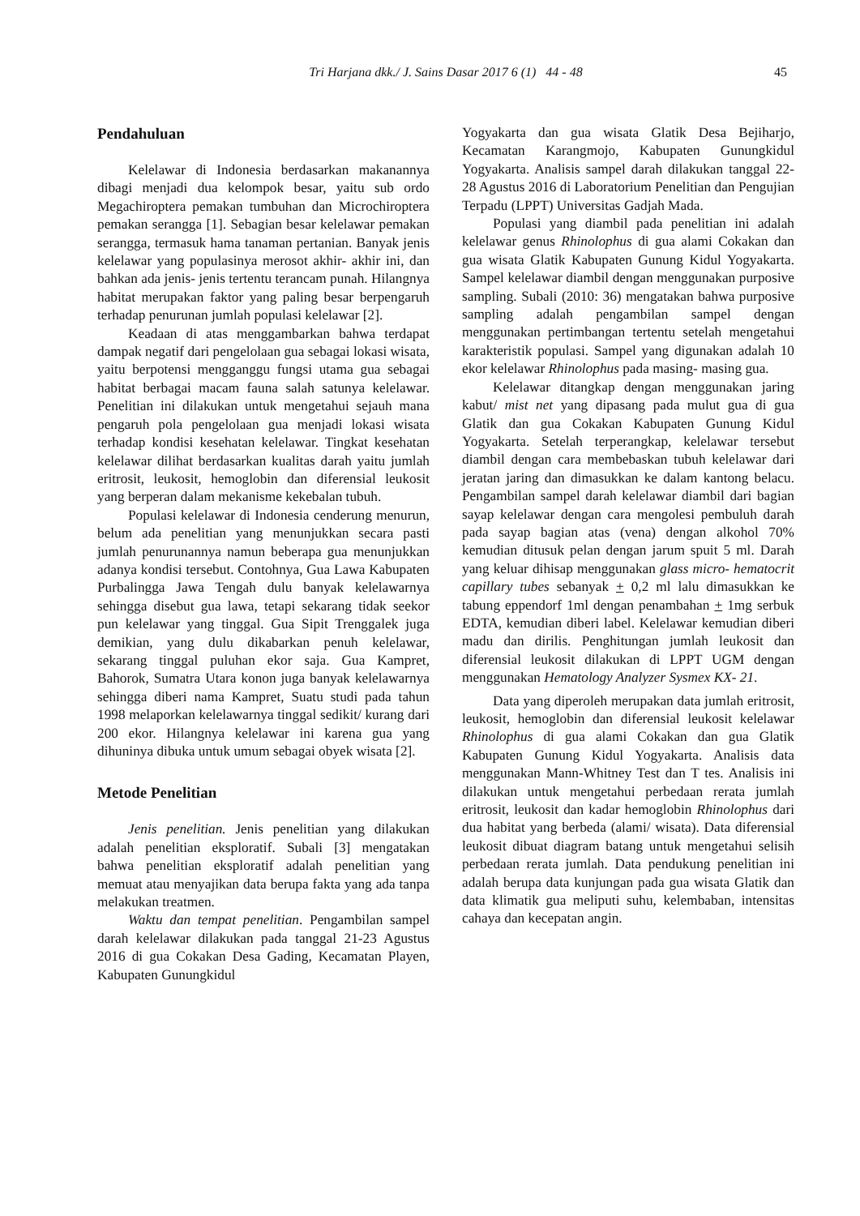Tri Harjana dkk./ J. Sains Dasar 2017 6 (1) 44 - 48 45
Pendahuluan
Kelelawar di Indonesia berdasarkan makanannya dibagi menjadi dua kelompok besar, yaitu sub ordo Megachiroptera pemakan tumbuhan dan Microchiroptera pemakan serangga [1]. Sebagian besar kelelawar pemakan serangga, termasuk hama tanaman pertanian. Banyak jenis kelelawar yang populasinya merosot akhir- akhir ini, dan bahkan ada jenis- jenis tertentu terancam punah. Hilangnya habitat merupakan faktor yang paling besar berpengaruh terhadap penurunan jumlah populasi kelelawar [2].
Keadaan di atas menggambarkan bahwa terdapat dampak negatif dari pengelolaan gua sebagai lokasi wisata, yaitu berpotensi mengganggu fungsi utama gua sebagai habitat berbagai macam fauna salah satunya kelelawar. Penelitian ini dilakukan untuk mengetahui sejauh mana pengaruh pola pengelolaan gua menjadi lokasi wisata terhadap kondisi kesehatan kelelawar. Tingkat kesehatan kelelawar dilihat berdasarkan kualitas darah yaitu jumlah eritrosit, leukosit, hemoglobin dan diferensial leukosit yang berperan dalam mekanisme kekebalan tubuh.
Populasi kelelawar di Indonesia cenderung menurun, belum ada penelitian yang menunjukkan secara pasti jumlah penurunannya namun beberapa gua menunjukkan adanya kondisi tersebut. Contohnya, Gua Lawa Kabupaten Purbalingga Jawa Tengah dulu banyak kelelawarnya sehingga disebut gua lawa, tetapi sekarang tidak seekor pun kelelawar yang tinggal. Gua Sipit Trenggalek juga demikian, yang dulu dikabarkan penuh kelelawar, sekarang tinggal puluhan ekor saja. Gua Kampret, Bahorok, Sumatra Utara konon juga banyak kelelawarnya sehingga diberi nama Kampret, Suatu studi pada tahun 1998 melaporkan kelelawarnya tinggal sedikit/ kurang dari 200 ekor. Hilangnya kelelawar ini karena gua yang dihuninya dibuka untuk umum sebagai obyek wisata [2].
Metode Penelitian
Jenis penelitian. Jenis penelitian yang dilakukan adalah penelitian eksploratif. Subali [3] mengatakan bahwa penelitian eksploratif adalah penelitian yang memuat atau menyajikan data berupa fakta yang ada tanpa melakukan treatmen.
Waktu dan tempat penelitian. Pengambilan sampel darah kelelawar dilakukan pada tanggal 21-23 Agustus 2016 di gua Cokakan Desa Gading, Kecamatan Playen, Kabupaten Gunungkidul
Yogyakarta dan gua wisata Glatik Desa Bejiharjo, Kecamatan Karangmojo, Kabupaten Gunungkidul Yogyakarta. Analisis sampel darah dilakukan tanggal 22- 28 Agustus 2016 di Laboratorium Penelitian dan Pengujian Terpadu (LPPT) Universitas Gadjah Mada.
Populasi yang diambil pada penelitian ini adalah kelelawar genus Rhinolophus di gua alami Cokakan dan gua wisata Glatik Kabupaten Gunung Kidul Yogyakarta. Sampel kelelawar diambil dengan menggunakan purposive sampling. Subali (2010: 36) mengatakan bahwa purposive sampling adalah pengambilan sampel dengan menggunakan pertimbangan tertentu setelah mengetahui karakteristik populasi. Sampel yang digunakan adalah 10 ekor kelelawar Rhinolophus pada masing- masing gua.
Kelelawar ditangkap dengan menggunakan jaring kabut/ mist net yang dipasang pada mulut gua di gua Glatik dan gua Cokakan Kabupaten Gunung Kidul Yogyakarta. Setelah terperangkap, kelelawar tersebut diambil dengan cara membebaskan tubuh kelelawar dari jeratan jaring dan dimasukkan ke dalam kantong belacu. Pengambilan sampel darah kelelawar diambil dari bagian sayap kelelawar dengan cara mengolesi pembuluh darah pada sayap bagian atas (vena) dengan alkohol 70% kemudian ditusuk pelan dengan jarum spuit 5 ml. Darah yang keluar dihisap menggunakan glass micro- hematocrit capillary tubes sebanyak + 0,2 ml lalu dimasukkan ke tabung eppendorf 1ml dengan penambahan + 1mg serbuk EDTA, kemudian diberi label. Kelelawar kemudian diberi madu dan dirilis. Penghitungan jumlah leukosit dan diferensial leukosit dilakukan di LPPT UGM dengan menggunakan Hematology Analyzer Sysmex KX- 21.
Data yang diperoleh merupakan data jumlah eritrosit, leukosit, hemoglobin dan diferensial leukosit kelelawar Rhinolophus di gua alami Cokakan dan gua Glatik Kabupaten Gunung Kidul Yogyakarta. Analisis data menggunakan Mann-Whitney Test dan T tes. Analisis ini dilakukan untuk mengetahui perbedaan rerata jumlah eritrosit, leukosit dan kadar hemoglobin Rhinolophus dari dua habitat yang berbeda (alami/ wisata). Data diferensial leukosit dibuat diagram batang untuk mengetahui selisih perbedaan rerata jumlah. Data pendukung penelitian ini adalah berupa data kunjungan pada gua wisata Glatik dan data klimatik gua meliputi suhu, kelembaban, intensitas cahaya dan kecepatan angin.